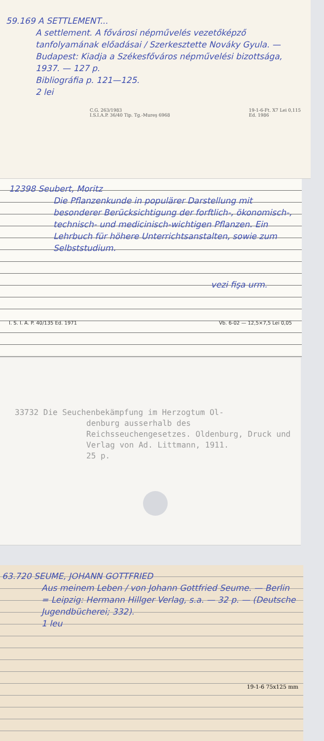59.169 A SETTLEMENT...
A settlement. A fővárosi népművelés vezetőképző tanfolyamának előadásai / Szerkesztette Nováky Gyula. — Budapest: Kiadja a Székesfőváros népművelési bizottsága, 1937. — 127 p.
Bibliográfia p. 121—125.
2 lei
C.G. 263/1983
I.S.I.A.P. 36/40 Tip. Tg.-Mureş 6968 19-1-6-Ft. X7 Lei 0,115
Ed. 1986
12398 Seubert, Moritz
Die Pflanzenkunde in populärer Darstellung mit besonderer Berücksichtigung der forftlich-, ökonomisch-, technisch- und medicinisch-wichtigen Pflanzen. Ein Lehrbuch für höhere Unterrichtsanstalten, sowie zum Selbststudium.
vezi fişa urm.
I. S. I. A. P. 40/135 Ed. 1971 Vb. 6-02 — 12,5×7,5 Lei 0,05
33732 Die Seuchenbekämpfung im Herzogtum Ol-
denburg ausserhalb des Reichsseuchengesetzes. Oldenburg, Druck und Verlag von Ad. Littmann, 1911.
25 p.
63.720 SEUME, JOHANN GOTTFRIED
Aus meinem Leben / von Johann Gottfried Seume. — Berlin = Leipzig: Hermann Hillger Verlag, s.a. — 32 p. — (Deutsche Jugendbücherei; 332).
1 leu
19-1-6 75x125 mm